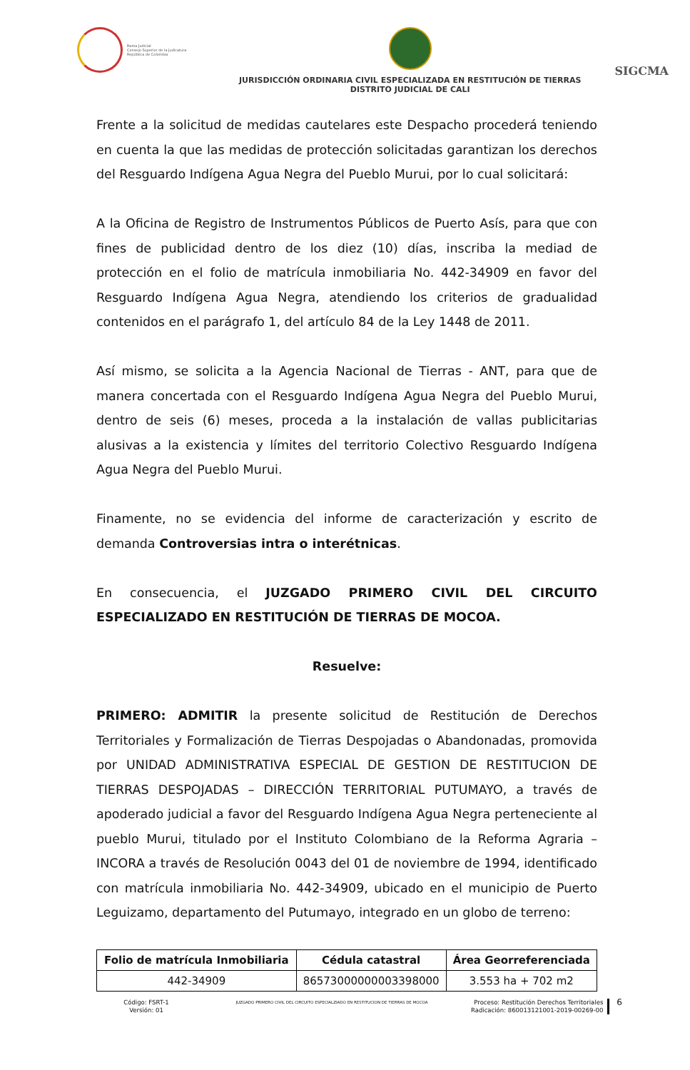Rama Judicial
Consejo Superior de la Judicatura
República de Colombia
JURISDICCIÓN ORDINARIA CIVIL ESPECIALIZADA EN RESTITUCIÓN DE TIERRAS
DISTRITO JUDICIAL DE CALI
SIGCMA
Frente a la solicitud de medidas cautelares este Despacho procederá teniendo en cuenta la que las medidas de protección solicitadas garantizan los derechos del Resguardo Indígena Agua Negra del Pueblo Murui, por lo cual solicitará:
A la Oficina de Registro de Instrumentos Públicos de Puerto Asís, para que con fines de publicidad dentro de los diez (10) días, inscriba la mediad de protección en el folio de matrícula inmobiliaria No. 442-34909 en favor del Resguardo Indígena Agua Negra, atendiendo los criterios de gradualidad contenidos en el parágrafo 1, del artículo 84 de la Ley 1448 de 2011.
Así mismo, se solicita a la Agencia Nacional de Tierras - ANT, para que de manera concertada con el Resguardo Indígena Agua Negra del Pueblo Murui, dentro de seis (6) meses, proceda a la instalación de vallas publicitarias alusivas a la existencia y límites del territorio Colectivo Resguardo Indígena Agua Negra del Pueblo Murui.
Finamente, no se evidencia del informe de caracterización y escrito de demanda Controversias intra o interétnicas.
En consecuencia, el JUZGADO PRIMERO CIVIL DEL CIRCUITO ESPECIALIZADO EN RESTITUCIÓN DE TIERRAS DE MOCOA.
Resuelve:
PRIMERO: ADMITIR la presente solicitud de Restitución de Derechos Territoriales y Formalización de Tierras Despojadas o Abandonadas, promovida por UNIDAD ADMINISTRATIVA ESPECIAL DE GESTION DE RESTITUCION DE TIERRAS DESPOJADAS – DIRECCIÓN TERRITORIAL PUTUMAYO, a través de apoderado judicial a favor del Resguardo Indígena Agua Negra perteneciente al pueblo Murui, titulado por el Instituto Colombiano de la Reforma Agraria – INCORA a través de Resolución 0043 del 01 de noviembre de 1994, identificado con matrícula inmobiliaria No. 442-34909, ubicado en el municipio de Puerto Leguizamo, departamento del Putumayo, integrado en un globo de terreno:
| Folio de matrícula Inmobiliaria | Cédula catastral | Área Georreferenciada |
| --- | --- | --- |
| 442-34909 | 86573000000003398000 | 3.553 ha + 702 m2 |
Código: FSRT-1
Versión: 01
JUZGADO PRIMERO CIVIL DEL CIRCUITO ESPECIALZIADO EN RESTITUCION DE TIERRAS DE MOCOA
Proceso: Restitución Derechos Territoriales
Radicación: 860013121001-2019-00269-00
6